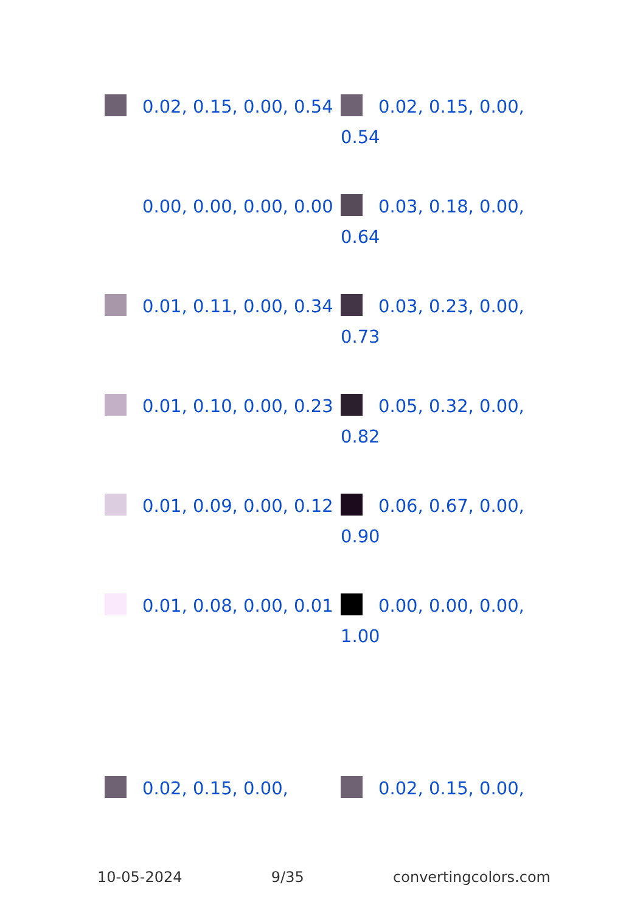0.02, 0.15, 0.00, 0.54
0.02, 0.15, 0.00, 0.54
0.00, 0.00, 0.00, 0.00
0.03, 0.18, 0.00, 0.64
0.01, 0.11, 0.00, 0.34
0.03, 0.23, 0.00, 0.73
0.01, 0.10, 0.00, 0.23
0.05, 0.32, 0.00, 0.82
0.01, 0.09, 0.00, 0.12
0.06, 0.67, 0.00, 0.90
0.01, 0.08, 0.00, 0.01
0.00, 0.00, 0.00, 1.00
0.02, 0.15, 0.00,
0.02, 0.15, 0.00,
10-05-2024 9/35 convertingcolors.com